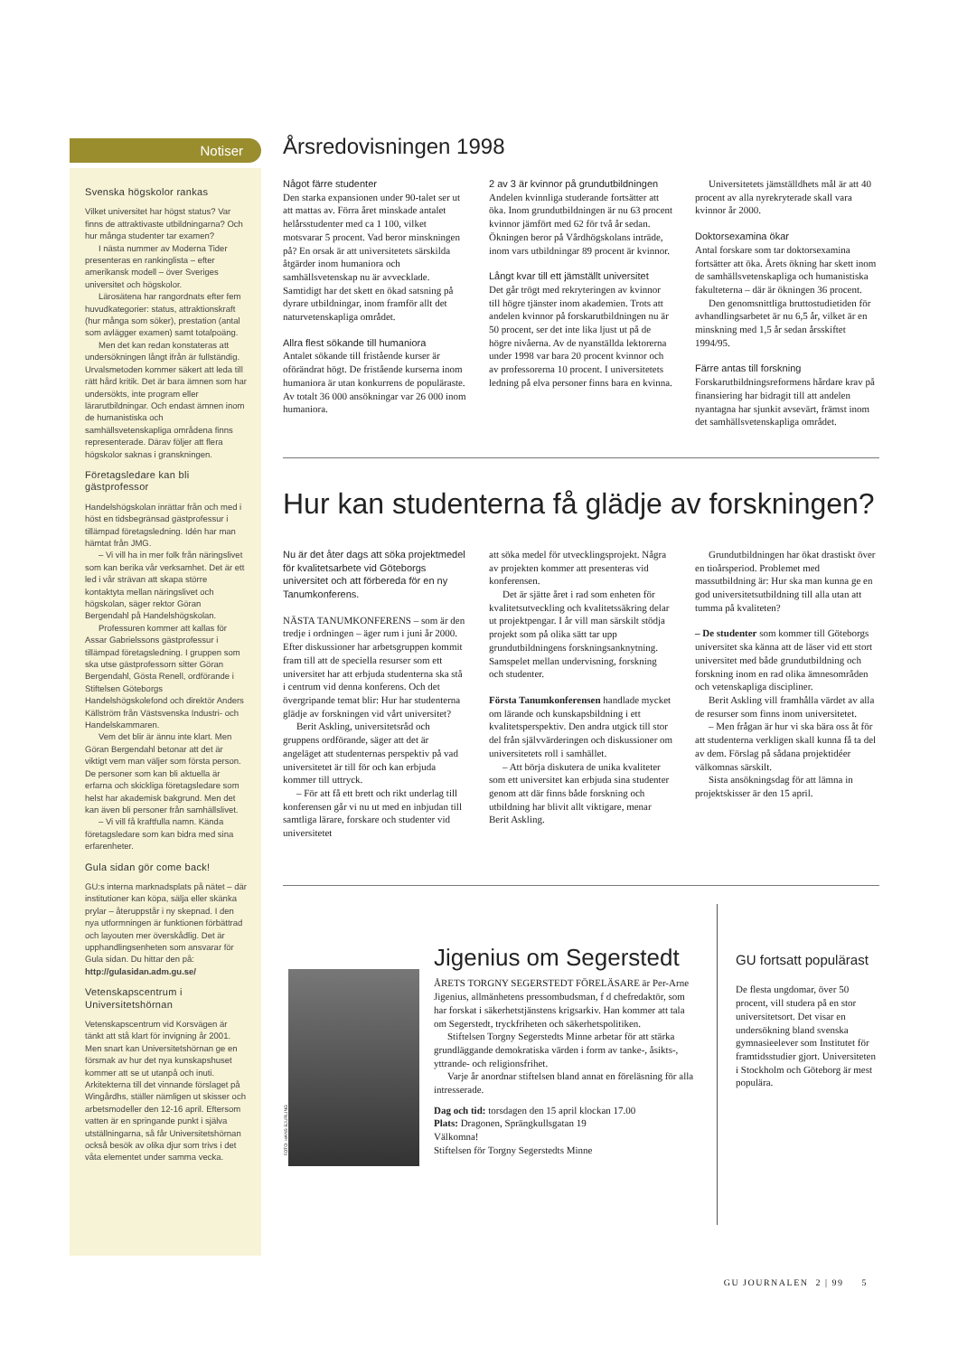Notiser
Svenska högskolor rankas
Vilket universitet har högst status? Var finns de attraktivaste utbildningarna? Och hur många studenter tar examen?
I nästa nummer av Moderna Tider presenteras en rankinglista – efter amerikansk modell – över Sveriges universitet och högskolor.
Lärosätena har rangordnats efter fem huvudkategorier: status, attraktionskraft (hur många som söker), prestation (antal som avlägger examen) samt totalpoäng.
Men det kan redan konstateras att undersökningen långt ifrån är fullständig. Urvalsmetoden kommer säkert att leda till rätt hård kritik. Det är bara ämnen som har undersökts, inte program eller lärarutbildningar. Och endast ämnen inom de humanistiska och samhällsvetenskapliga områdena finns representerade. Därav följer att flera högskolor saknas i granskningen.
Företagsledare kan bli gästprofessor
Handelshögskolan inrättar från och med i höst en tidsbegränsad gästprofessur i tillämpad företagsledning. Idén har man hämtat från JMG.
– Vi vill ha in mer folk från näringslivet som kan berika vår verksamhet. Det är ett led i vår strävan att skapa större kontaktyta mellan näringslivet och högskolan, säger rektor Göran Bergendahl på Handelshögskolan.
Professuren kommer att kallas för Assar Gabrielssons gästprofessur i tillämpad företagsledning. I gruppen som ska utse gästprofessorn sitter Göran Bergendahl, Gösta Renell, ordförande i Stiftelsen Göteborgs Handelshögskolefond och direktör Anders Källström från Västsvenska Industri- och Handelskammaren.
Vem det blir är ännu inte klart. Men Göran Bergendahl betonar att det är viktigt vem man väljer som första person. De personer som kan bli aktuella är erfarna och skickliga företagsledare som helst har akademisk bakgrund. Men det kan även bli personer från samhällslivet.
– Vi vill få kraftfulla namn. Kända företagsledare som kan bidra med sina erfarenheter.
Gula sidan gör come back!
GU:s interna marknadsplats på nätet – där institutioner kan köpa, sälja eller skänka prylar – återuppstår i ny skepnad. I den nya utformningen är funktionen förbättrad och layouten mer överskådlig. Det är upphandlingsenheten som ansvarar för Gula sidan. Du hittar den på:
http://gulasidan.adm.gu.se/
Vetenskapscentrum i Universitetshörnan
Vetenskapscentrum vid Korsvägen är tänkt att stå klart för invigning år 2001. Men snart kan Universitetshörnan ge en försmak av hur det nya kunskapshuset kommer att se ut utanpå och inuti. Arkitekterna till det vinnande förslaget på Wingårdhs, ställer nämligen ut skisser och arbetsmodeller den 12-16 april. Eftersom vatten är en springande punkt i själva utställningarna, så får Universitetshörnan också besök av olika djur som trivs i det våta elementet under samma vecka.
Årsredovisningen 1998
Något färre studenter
Den starka expansionen under 90-talet ser ut att mattas av. Förra året minskade antalet helårsstudenter med ca 1 100, vilket motsvarar 5 procent. Vad beror minskningen på? En orsak är att universitetets särskilda åtgärder inom humaniora och samhällsvetenskap nu är avvecklade. Samtidigt har det skett en ökad satsning på dyrare utbildningar, inom framför allt det naturvetenskapliga området.
Allra flest sökande till humaniora
Antalet sökande till fristående kurser är oförändrat högt. De fristående kurserna inom humaniora är utan konkurrens de populäraste. Av totalt 36 000 ansökningar var 26 000 inom humaniora.
2 av 3 är kvinnor på grundutbildningen
Andelen kvinnliga studerande fortsätter att öka. Inom grundutbildningen är nu 63 procent kvinnor jämfört med 62 för två år sedan. Ökningen beror på Vårdhögskolans inträde, inom vars utbildningar 89 procent är kvinnor.
Långt kvar till ett jämställt universitet
Det går trögt med rekryteringen av kvinnor till högre tjänster inom akademien. Trots att andelen kvinnor på forskarutbildningen nu är 50 procent, ser det inte lika ljust ut på de högre nivåerna. Av de nyanställda lektorerna under 1998 var bara 20 procent kvinnor och av professorerna 10 procent. I universitetets ledning på elva personer finns bara en kvinna.
Universitetets jämställdhets mål är att 40 procent av alla nyrekryterade skall vara kvinnor år 2000.
Doktorsexamina ökar
Antal forskare som tar doktorsexamina fortsätter att öka. Årets ökning har skett inom de samhällsvetenskapliga och humanistiska fakulteterna – där är ökningen 36 procent.
Den genomsnittliga bruttostudietiden för avhandlingsarbetet är nu 6,5 år, vilket är en minskning med 1,5 år sedan årsskiftet 1994/95.
Färre antas till forskning
Forskarutbildningsreformens hårdare krav på finansiering har bidragit till att andelen nyantagna har sjunkit avsevärt, främst inom det samhällsvetenskapliga området.
Hur kan studenterna få glädje av forskningen?
Nu är det åter dags att söka projektmedel för kvalitetsarbete vid Göteborgs universitet och att förbereda för en ny Tanumkonferens.
NÄSTA TANUMKONFERENS – som är den tredje i ordningen – äger rum i juni år 2000. Efter diskussioner har arbetsgruppen kommit fram till att de speciella resurser som ett universitet har att erbjuda studenterna ska stå i centrum vid denna konferens. Och det övergripande temat blir: Hur har studenterna glädje av forskningen vid vårt universitet?
Berit Askling, universitetsråd och gruppens ordförande, säger att det är angeläget att studenternas perspektiv på vad universitetet är till för och kan erbjuda kommer till uttryck.
– För att få ett brett och rikt underlag till konferensen går vi nu ut med en inbjudan till samtliga lärare, forskare och studenter vid universitetet
att söka medel för utvecklingsprojekt. Några av projekten kommer att presenteras vid konferensen.
Det är sjätte året i rad som enheten för kvalitetsutveckling och kvalitetssäkring delar ut projektpengar. I år vill man särskilt stödja projekt som på olika sätt tar upp grundutbildningens forskningsanknytning. Samspelet mellan undervisning, forskning och studenter.
Första Tanumkonferensen handlade mycket om lärande och kunskapsbildning i ett kvalitetsperspektiv. Den andra utgick till stor del från självvärderingen och diskussioner om universitetets roll i samhället.
– Att börja diskutera de unika kvaliteter som ett universitet kan erbjuda sina studenter genom att där finns både forskning och utbildning har blivit allt viktigare, menar Berit Askling.
Grundutbildningen har ökat drastiskt över en tioårsperiod. Problemet med massutbildning är: Hur ska man kunna ge en god universitetsutbildning till alla utan att tumma på kvaliteten?
– De studenter som kommer till Göteborgs universitet ska känna att de läser vid ett stort universitet med både grundutbildning och forskning inom en rad olika ämnesområden och vetenskapliga discipliner.
Berit Askling vill framhålla värdet av alla de resurser som finns inom universitetet.
– Men frågan är hur vi ska bära oss åt för att studenterna verkligen skall kunna få ta del av dem. Förslag på sådana projektidéer välkomnas särskilt.
Sista ansökningsdag för att lämna in projektskisser är den 15 april.
FOTO: HANS BJURLING
Jigenius om Segerstedt
ÅRETS TORGNY SEGERSTEDT FÖRELÄSARE är Per-Arne Jigenius, allmänhetens pressombudsman, f d chefredaktör, som har forskat i säkerhetstjänstens krigsarkiv. Han kommer att tala om Segerstedt, tryckfriheten och säkerhetspolitiken.
Stiftelsen Torgny Segerstedts Minne arbetar för att stärka grundläggande demokratiska värden i form av tanke-, åsikts-, yttrande- och religionsfrihet.
Varje år anordnar stiftelsen bland annat en föreläsning för alla intresserade.
Dag och tid: torsdagen den 15 april klockan 17.00
Plats: Dragonen, Sprängkullsgatan 19
Välkomna!
Stiftelsen för Torgny Segerstedts Minne
GU fortsatt populärast
De flesta ungdomar, över 50 procent, vill studera på en stor universitetsort. Det visar en undersökning bland svenska gymnasieelever som Institutet för framtidsstudier gjort. Universiteten i Stockholm och Göteborg är mest populära.
GU JOURNALEN 2 | 99 5